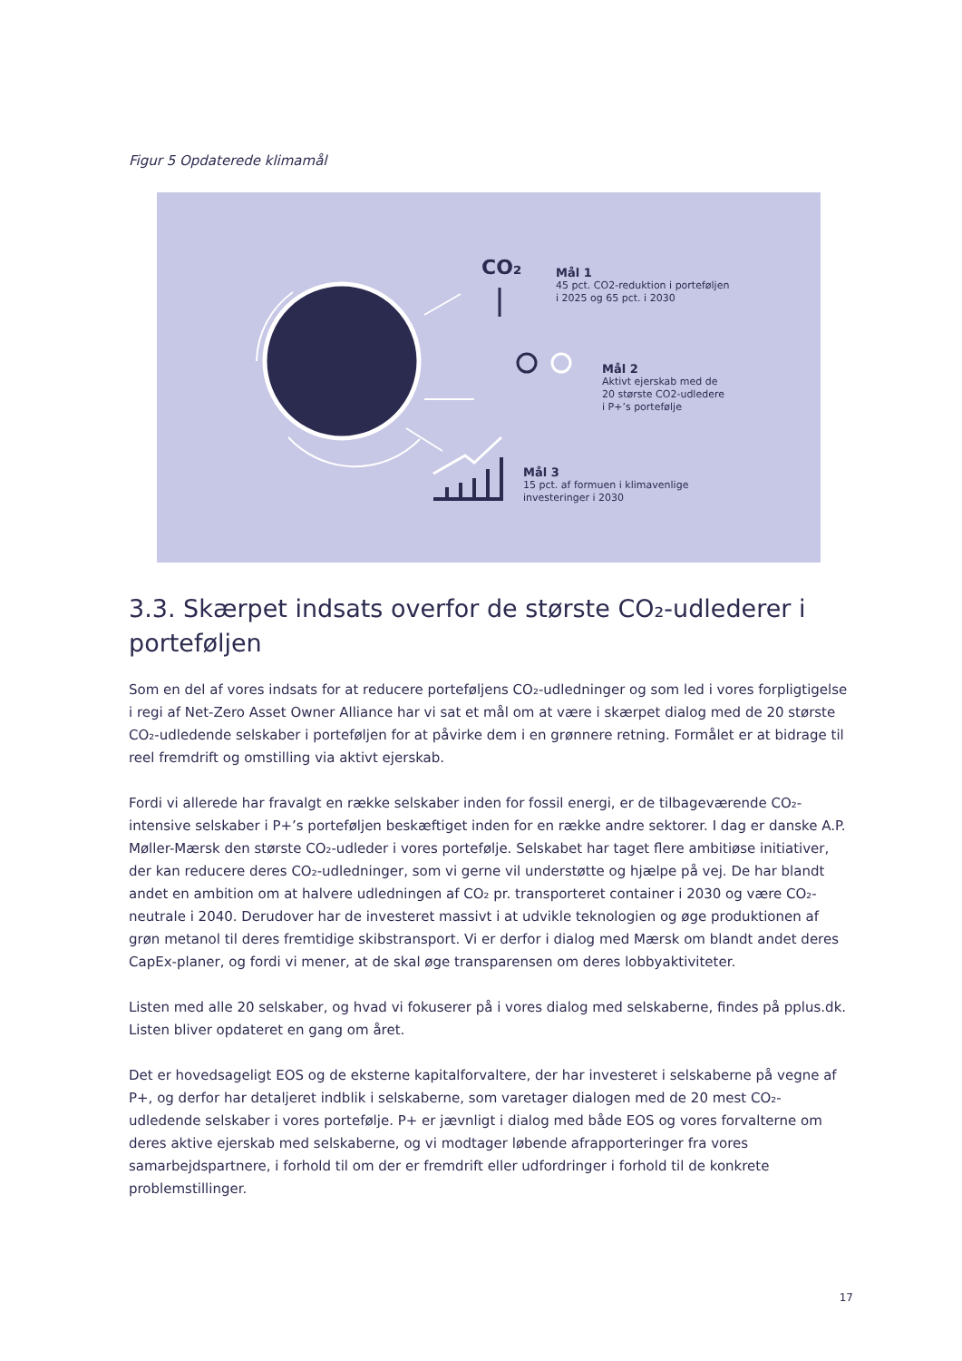Figur 5 Opdaterede klimamål
CO₂
Mål 1
45 pct. CO2-reduktion i porteføljen
i 2025 og 65 pct. i 2030
Mål 2
Aktivt ejerskab med de
20 største CO2-udledere
i P+’s portefølje
Mål 3
15 pct. af formuen i klimavenlige
investeringer i 2030
3.3. Skærpet indsats overfor de største CO₂-udlederer i porteføljen
Som en del af vores indsats for at reducere porteføljens CO₂-udledninger og som led i vores for­pligtigelse i regi af Net-Zero Asset Owner Alliance har vi sat et mål om at være i skærpet dialog med de 20 største CO₂-udledende selskaber i porteføljen for at påvirke dem i en grønnere retning. Formålet er at bidrage til reel fremdrift og omstilling via aktivt ejerskab.
Fordi vi allerede har fravalgt en række selskaber inden for fossil energi, er de tilbageværende CO₂-intensive selskaber i P+’s porteføljen beskæftiget inden for en række andre sektorer. I dag er dan­ske A.P. Møller-Mærsk den største CO₂-udleder i vores portefølje. Selskabet har taget flere ambiti­øse initiativer, der kan reducere deres CO₂-udledninger, som vi gerne vil understøtte og hjælpe på vej. De har blandt andet en ambition om at halvere udledningen af CO₂ pr. transporteret container i 2030 og være CO₂-neutrale i 2040. Derudover har de investeret massivt i at udvikle teknologien og øge produktionen af grøn metanol til deres fremtidige skibstransport. Vi er derfor i dialog med Mærsk om blandt andet deres CapEx-planer, og fordi vi mener, at de skal øge transparensen om deres lobbyaktiviteter.
Listen med alle 20 selskaber, og hvad vi fokuserer på i vores dialog med selskaberne, findes på pplus.dk. Listen bliver opdateret en gang om året.
Det er hovedsageligt EOS og de eksterne kapitalforvaltere, der har investeret i selskaberne på vegne af P+, og derfor har detaljeret indblik i selskaberne, som varetager dialogen med de 20 mest CO₂-udledende selskaber i vores portefølje. P+ er jævnligt i dialog med både EOS og vores forval­terne om deres aktive ejerskab med selskaberne, og vi modtager løbende afrapporteringer fra vo­res samarbejdspartnere, i forhold til om der er fremdrift eller udfordringer i forhold til de konkrete problemstillinger.
17